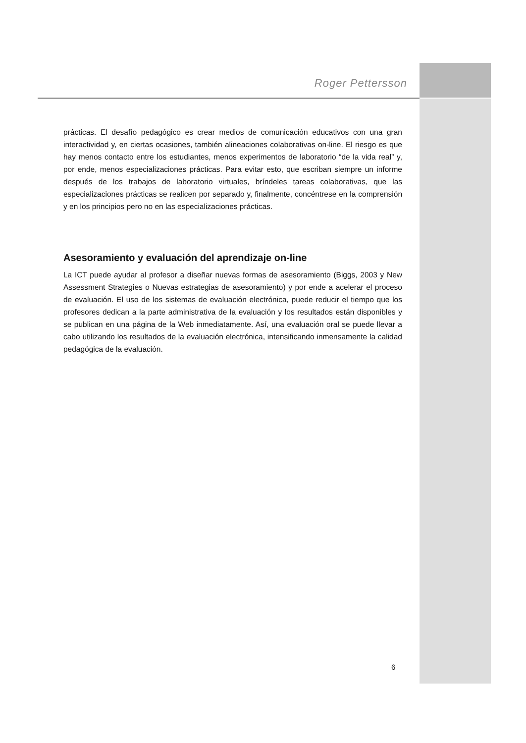Roger Pettersson
prácticas. El desafío pedagógico es crear medios de comunicación educativos con una gran interactividad y, en ciertas ocasiones, también alineaciones colaborativas on-line. El riesgo es que hay menos contacto entre los estudiantes, menos experimentos de laboratorio “de la vida real” y, por ende, menos especializaciones prácticas. Para evitar esto, que escriban siempre un informe después de los trabajos de laboratorio virtuales, bríndeles tareas colaborativas, que las especializaciones prácticas se realicen por separado y, finalmente, concéntrese en la comprensión y en los principios pero no en las especializaciones prácticas.
Asesoramiento y evaluación del aprendizaje on-line
La ICT puede ayudar al profesor a diseñar nuevas formas de asesoramiento (Biggs, 2003 y New Assessment Strategies o Nuevas estrategias de asesoramiento) y por ende a acelerar el proceso de evaluación. El uso de los sistemas de evaluación electrónica, puede reducir el tiempo que los profesores dedican a la parte administrativa de la evaluación y los resultados están disponibles y se publican en una página de la Web inmediatamente. Así, una evaluación oral se puede llevar a cabo utilizando los resultados de la evaluación electrónica, intensificando inmensamente la calidad pedagógica de la evaluación.
6